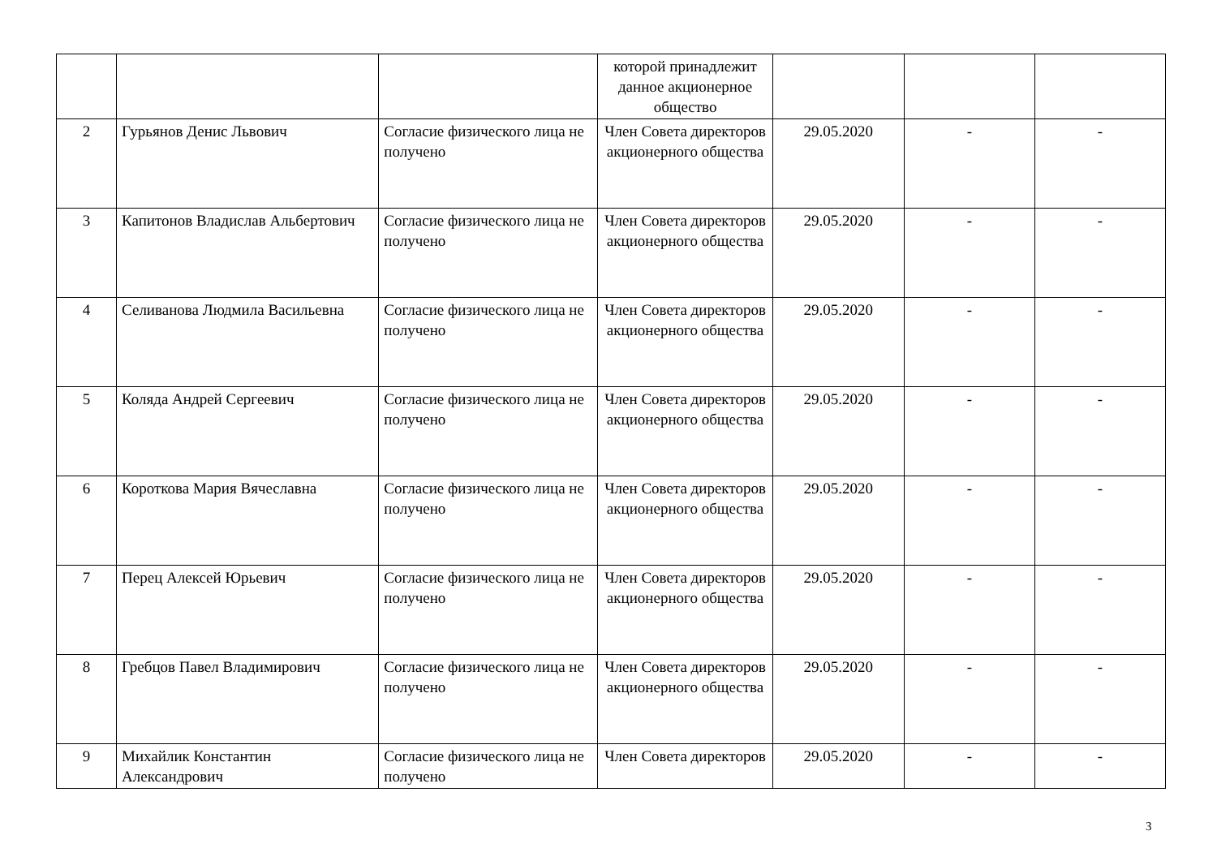| | | | которой принадлежит данное акционерное общество | | | |
| 2 | Гурьянов Денис Львович | Согласие физического лица не получено | Член Совета директоров акционерного общества | 29.05.2020 | - | - |
| 3 | Капитонов Владислав Альбертович | Согласие физического лица не получено | Член Совета директоров акционерного общества | 29.05.2020 | - | - |
| 4 | Селиванова Людмила Васильевна | Согласие физического лица не получено | Член Совета директоров акционерного общества | 29.05.2020 | - | - |
| 5 | Коляда Андрей Сергеевич | Согласие физического лица не получено | Член Совета директоров акционерного общества | 29.05.2020 | - | - |
| 6 | Короткова Мария Вячеславна | Согласие физического лица не получено | Член Совета директоров акционерного общества | 29.05.2020 | - | - |
| 7 | Перец Алексей Юрьевич | Согласие физического лица не получено | Член Совета директоров акционерного общества | 29.05.2020 | - | - |
| 8 | Гребцов Павел Владимирович | Согласие физического лица не получено | Член Совета директоров акционерного общества | 29.05.2020 | - | - |
| 9 | Михайлик Константин Александрович | Согласие физического лица не получено | Член Совета директоров | 29.05.2020 | - | - |
3